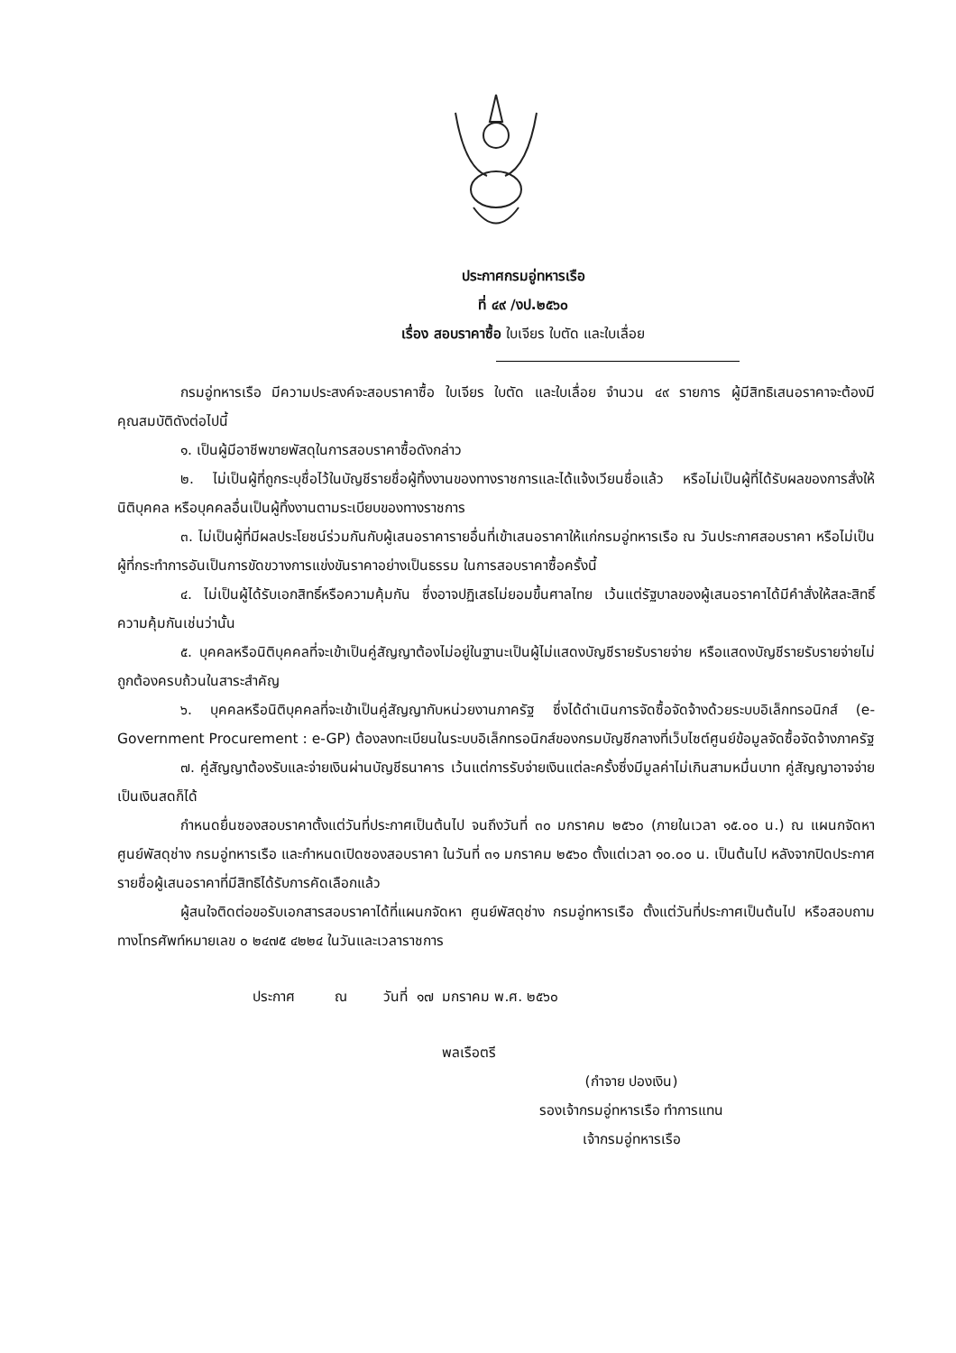ประกาศกรมอู่ทหารเรือ
ที่ ๔๙ /งป.๒๕๖๐
เรื่อง สอบราคาซื้อ ใบเจียร ใบตัด และใบเลื่อย
กรมอู่ทหารเรือ มีความประสงค์จะสอบราคาซื้อ ใบเจียร ใบตัด และใบเลื่อย จำนวน ๔๙ รายการ ผู้มีสิทธิเสนอราคาจะต้องมีคุณสมบัติดังต่อไปนี้
๑. เป็นผู้มีอาชีพขายพัสดุในการสอบราคาซื้อดังกล่าว
๒. ไม่เป็นผู้ที่ถูกระบุชื่อไว้ในบัญชีรายชื่อผู้ทิ้งงานของทางราชการและได้แจ้งเวียนชื่อแล้ว หรือไม่เป็นผู้ที่ได้รับผลของการสั่งให้นิติบุคคล หรือบุคคลอื่นเป็นผู้ทิ้งงานตามระเบียบของทางราชการ
๓. ไม่เป็นผู้ที่มีผลประโยชน์ร่วมกันกับผู้เสนอราคารายอื่นที่เข้าเสนอราคาให้แก่กรมอู่ทหารเรือ ณ วันประกาศสอบราคา หรือไม่เป็นผู้ที่กระทำการอันเป็นการขัดขวางการแข่งขันราคาอย่างเป็นธรรม ในการสอบราคาซื้อครั้งนี้
๔. ไม่เป็นผู้ได้รับเอกสิทธิ์หรือความคุ้มกัน ซึ่งอาจปฏิเสธไม่ยอมขึ้นศาลไทย เว้นแต่รัฐบาลของผู้เสนอราคาได้มีคำสั่งให้สละสิทธิ์ความคุ้มกันเช่นว่านั้น
๕. บุคคลหรือนิติบุคคลที่จะเข้าเป็นคู่สัญญาต้องไม่อยู่ในฐานะเป็นผู้ไม่แสดงบัญชีรายรับรายจ่าย หรือแสดงบัญชีรายรับรายจ่ายไม่ถูกต้องครบถ้วนในสาระสำคัญ
๖. บุคคลหรือนิติบุคคลที่จะเข้าเป็นคู่สัญญากับหน่วยงานภาครัฐ ซึ่งได้ดำเนินการจัดซื้อจัดจ้างด้วยระบบอิเล็กทรอนิกส์ (e-Government Procurement : e-GP) ต้องลงทะเบียนในระบบอิเล็กทรอนิกส์ของกรมบัญชีกลางที่เว็บไซต์ศูนย์ข้อมูลจัดซื้อจัดจ้างภาครัฐ
๗. คู่สัญญาต้องรับและจ่ายเงินผ่านบัญชีธนาคาร เว้นแต่การรับจ่ายเงินแต่ละครั้งซึ่งมีมูลค่าไม่เกินสามหมื่นบาท คู่สัญญาอาจจ่ายเป็นเงินสดก็ได้
กำหนดยื่นซองสอบราคาตั้งแต่วันที่ประกาศเป็นต้นไป จนถึงวันที่ ๓๐ มกราคม ๒๕๖๐ (ภายในเวลา ๑๕.๐๐ น.) ณ แผนกจัดหา ศูนย์พัสดุช่าง กรมอู่ทหารเรือ และกำหนดเปิดซองสอบราคา ในวันที่ ๓๑ มกราคม ๒๕๖๐ ตั้งแต่เวลา ๑๐.๐๐ น. เป็นต้นไป หลังจากปิดประกาศรายชื่อผู้เสนอราคาที่มีสิทธิได้รับการคัดเลือกแล้ว
ผู้สนใจติดต่อขอรับเอกสารสอบราคาได้ที่แผนกจัดหา ศูนย์พัสดุช่าง กรมอู่ทหารเรือ ตั้งแต่วันที่ประกาศเป็นต้นไป หรือสอบถามทางโทรศัพท์หมายเลข ๐ ๒๔๗๕ ๔๒๒๔ ในวันและเวลาราชการ
ประกาศ ณ วันที่ ๑๗ มกราคม พ.ศ. ๒๕๖๐
พลเรือตรี
(กำจาย ปองเงิน)
รองเจ้ากรมอู่ทหารเรือ ทำการแทน
เจ้ากรมอู่ทหารเรือ